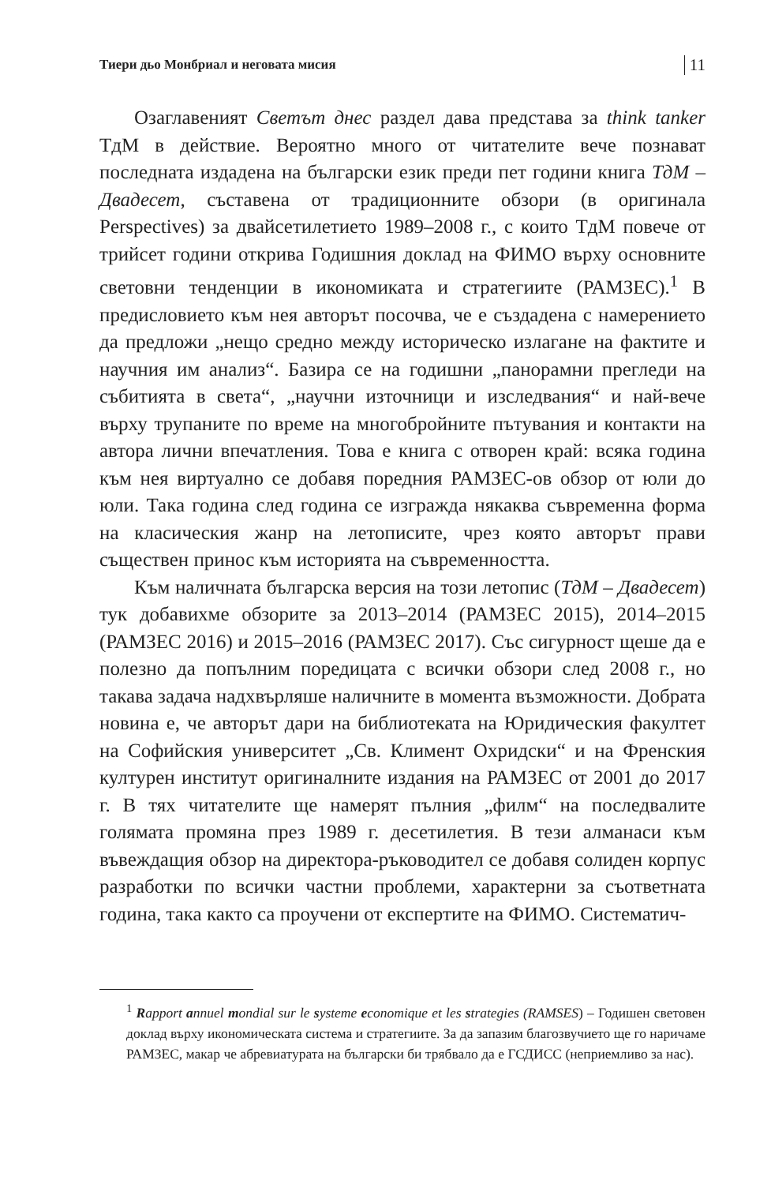Тиери дьо Монбриал и неговата мисия 11
Озаглавеният Светът днес раздел дава представа за think tanker ТдМ в действие. Вероятно много от читателите вече познават последната издадена на български език преди пет години книга ТдМ – Двадесет, съставена от традиционните обзори (в оригинала Perspectives) за двайсетилетието 1989–2008 г., с които ТдМ повече от трийсет години открива Годишния доклад на ФИМО върху основните световни тенденции в икономиката и стратегиите (РАМЗЕС).<sup>1</sup> В предисловието към нея авторът посочва, че е създадена с намерението да предложи „нещо средно между историческо излагане на фактите и научния им анализ“. Базира се на годишни „панорамни прегледи на събитията в света“, „научни източници и изследвания“ и най-вече върху трупаните по време на многобройните пътувания и контакти на автора лични впечатления. Това е книга с отворен край: всяка година към нея виртуално се добавя поредния РАМЗЕС-ов обзор от юли до юли. Така година след година се изгражда някаква съвременна форма на класическия жанр на летописите, чрез която авторът прави съществен принос към историята на съвременността.
Към наличната българска версия на този летопис (ТдМ – Двадесет) тук добавихме обзорите за 2013–2014 (РАМЗЕС 2015), 2014–2015 (РАМЗЕС 2016) и 2015–2016 (РАМЗЕС 2017). Със сигурност щеше да е полезно да попълним поредицата с всички обзори след 2008 г., но такава задача надхвърляше наличните в момента възможности. Добрата новина е, че авторът дари на библиотеката на Юридическия факултет на Софийския университет „Св. Климент Охридски“ и на Френския културен институт оригиналните издания на РАМЗЕС от 2001 до 2017 г. В тях читателите ще намерят пълния „филм“ на последвалите голямата промяна през 1989 г. десетилетия. В тези алманаси към въвеждащия обзор на директора-ръководител се добавя солиден корпус разработки по всички частни проблеми, характерни за съответната година, така както са проучени от експертите на ФИМО. Систематич-
<sup>1</sup> Rapport annuel mondial sur le systeme economique et les strategies (RAMSES) – Годишен световен доклад върху икономическата система и стратегиите. За да запазим благозвучието ще го наричаме РАМЗЕС, макар че абревиатурата на български би трябвало да е ГСДИСС (неприемливо за нас).